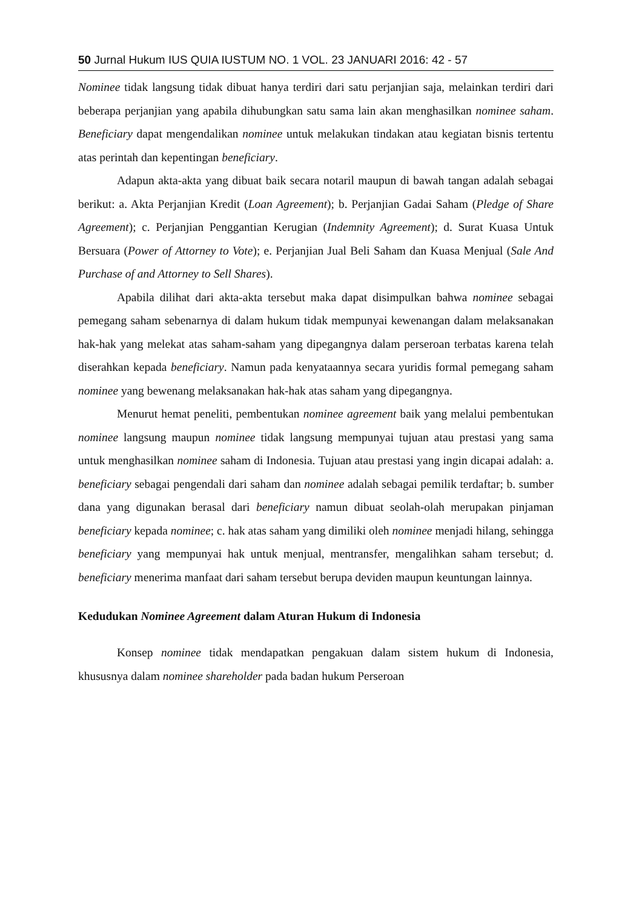50 Jurnal Hukum IUS QUIA IUSTUM NO. 1 VOL. 23 JANUARI 2016: 42 - 57
Nominee tidak langsung tidak dibuat hanya terdiri dari satu perjanjian saja, melainkan terdiri dari beberapa perjanjian yang apabila dihubungkan satu sama lain akan menghasilkan nominee saham. Beneficiary dapat mengendalikan nominee untuk melakukan tindakan atau kegiatan bisnis tertentu atas perintah dan kepentingan beneficiary.
Adapun akta-akta yang dibuat baik secara notaril maupun di bawah tangan adalah sebagai berikut: a. Akta Perjanjian Kredit (Loan Agreement); b. Perjanjian Gadai Saham (Pledge of Share Agreement); c. Perjanjian Penggantian Kerugian (Indemnity Agreement); d. Surat Kuasa Untuk Bersuara (Power of Attorney to Vote); e. Perjanjian Jual Beli Saham dan Kuasa Menjual (Sale And Purchase of and Attorney to Sell Shares).
Apabila dilihat dari akta-akta tersebut maka dapat disimpulkan bahwa nominee sebagai pemegang saham sebenarnya di dalam hukum tidak mempunyai kewenangan dalam melaksanakan hak-hak yang melekat atas saham-saham yang dipegangnya dalam perseroan terbatas karena telah diserahkan kepada beneficiary. Namun pada kenyataannya secara yuridis formal pemegang saham nominee yang bewenang melaksanakan hak-hak atas saham yang dipegangnya.
Menurut hemat peneliti, pembentukan nominee agreement baik yang melalui pembentukan nominee langsung maupun nominee tidak langsung mempunyai tujuan atau prestasi yang sama untuk menghasilkan nominee saham di Indonesia. Tujuan atau prestasi yang ingin dicapai adalah: a. beneficiary sebagai pengendali dari saham dan nominee adalah sebagai pemilik terdaftar; b. sumber dana yang digunakan berasal dari beneficiary namun dibuat seolah-olah merupakan pinjaman beneficiary kepada nominee; c. hak atas saham yang dimiliki oleh nominee menjadi hilang, sehingga beneficiary yang mempunyai hak untuk menjual, mentransfer, mengalihkan saham tersebut; d. beneficiary menerima manfaat dari saham tersebut berupa deviden maupun keuntungan lainnya.
Kedudukan Nominee Agreement dalam Aturan Hukum di Indonesia
Konsep nominee tidak mendapatkan pengakuan dalam sistem hukum di Indonesia, khususnya dalam nominee shareholder pada badan hukum Perseroan